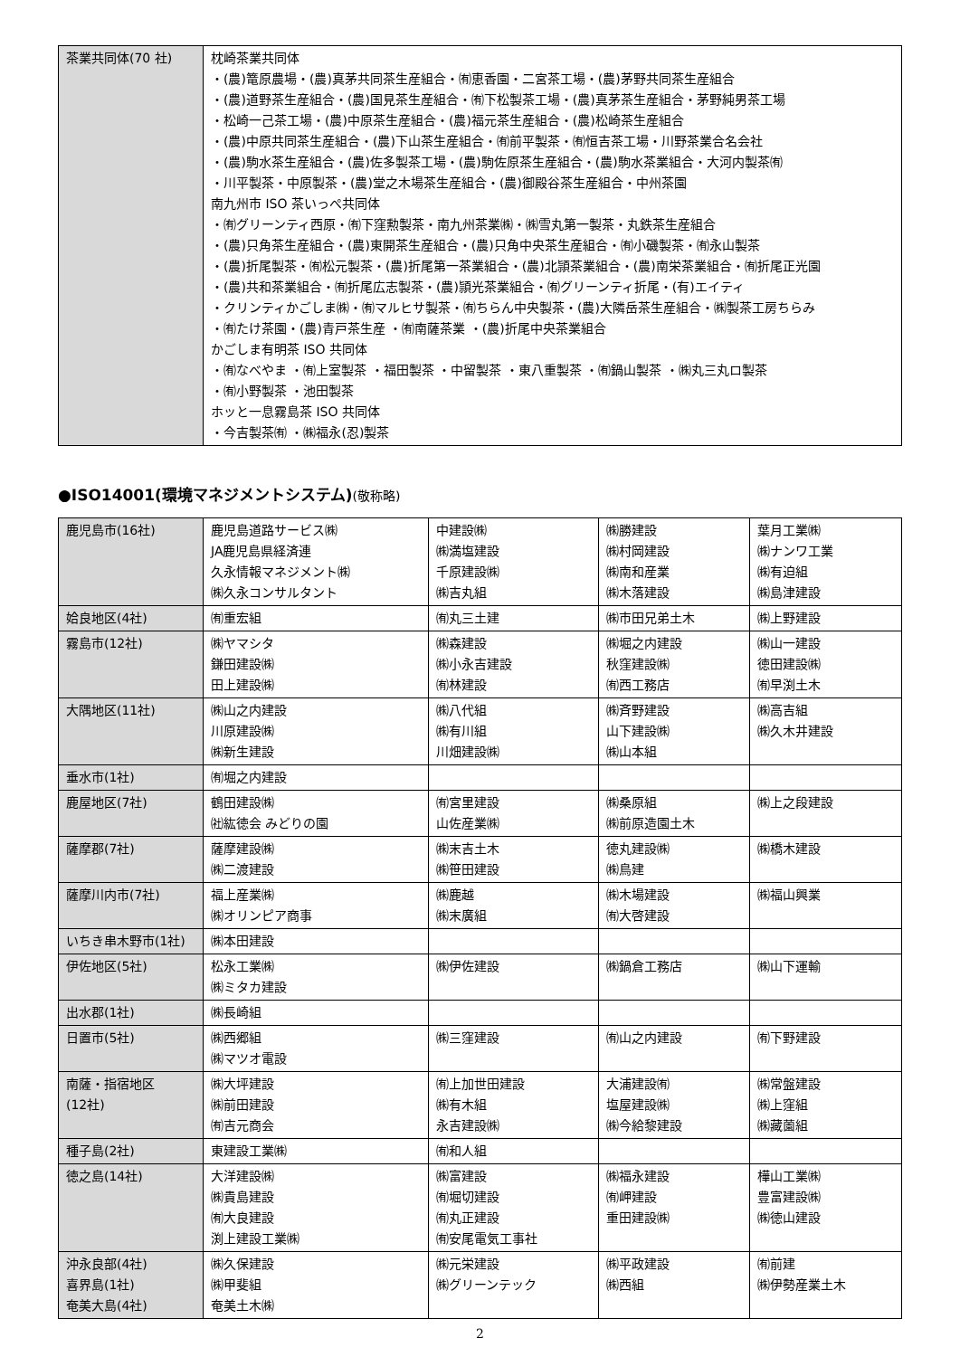| 茶業共同体(70 社) | 枕崎茶業共同体 ・(農)篭原農場・(農)真茅共同茶生産組合・㈲恵香園・二宮茶工場・(農)茅野共同茶生産組合 ・(農)道野茶生産組合・(農)国見茶生産組合・㈲下松製茶工場・(農)真茅茶生産組合・茅野純男茶工場 ・松崎一己茶工場・(農)中原茶生産組合・(農)福元茶生産組合・(農)松崎茶生産組合 ・(農)中原共同茶生産組合・(農)下山茶生産組合・㈲前平製茶・㈲恒吉茶工場・川野茶業合名会社 ・(農)駒水茶生産組合・(農)佐多製茶工場・(農)駒佐原茶生産組合・(農)駒水茶業組合・大河内製茶㈲ ・川平製茶・中原製茶・(農)堂之木場茶生産組合・(農)御殿谷茶生産組合・中州茶園 南九州市 ISO 茶いっぺ共同体 ・㈲グリーンティ西原・㈲下窪勲製茶・南九州茶業㈱・㈱雪丸第一製茶・丸鉄茶生産組合 ・(農)只角茶生産組合・(農)東開茶生産組合・(農)只角中央茶生産組合・㈲小磯製茶・㈲永山製茶 ・(農)折尾製茶・㈲松元製茶・(農)折尾第一茶業組合・(農)北頴茶業組合・(農)南栄茶業組合・㈲折尾正光園 ・(農)共和茶業組合・㈲折尾広志製茶・(農)頴光茶業組合・㈲グリーンティ折尾・(有)エイティ ・クリンティかごしま㈱・㈲マルヒサ製茶・㈲ちらん中央製茶・(農)大隣岳茶生産組合・㈱製茶工房ちらみ ・㈲たけ茶園・(農)青戸茶生産 ・㈲南薩茶業 ・(農)折尾中央茶業組合 かごしま有明茶 ISO 共同体 ・㈲なべやま ・㈲上室製茶 ・福田製茶 ・中留製茶 ・東八重製茶 ・㈲鍋山製茶 ・㈱丸三丸ロ製茶 ・㈲小野製茶 ・池田製茶 ホッと一息霧島茶 ISO 共同体 ・今吉製茶㈲ ・㈱福永(忍)製茶 |
●ISO14001(環境マネジメントシステム)(敬称略)
| 鹿児島市(16社) | 鹿児島道路サービス㈱ JA鹿児島県経済連 久永情報マネジメント㈱ ㈱久永コンサルタント | 中建設㈱ ㈱満塩建設 千原建設㈱ ㈱吉丸組 | ㈱勝建設 ㈱村岡建設 ㈱南和産業 ㈱木落建設 | 葉月工業㈱ ㈱ナンワ工業 ㈱有迫組 ㈱島津建設 |
| 姶良地区(4社) | ㈲重宏組 | ㈲丸三土建 | ㈱市田兄弟土木 | ㈱上野建設 |
| 霧島市(12社) | ㈱ヤマシタ 鎌田建設㈱ 田上建設㈱ | ㈱森建設 ㈱小永吉建設 ㈲林建設 | ㈱堀之内建設 秋窪建設㈱ ㈲西工務店 | ㈱山一建設 徳田建設㈱ ㈲早渕土木 |
| 大隅地区(11社) | ㈱山之内建設 川原建設㈱ ㈱新生建設 | ㈱八代組 ㈱有川組 川畑建設㈱ | ㈱斉野建設 山下建設㈱ ㈱山本組 | ㈱高吉組 ㈱久木井建設 |
| 垂水市(1社) | ㈲堀之内建設 | | | |
| 鹿屋地区(7社) | 鶴田建設㈱ ㈳紘徳会 みどりの園 | ㈲宮里建設 山佐産業㈱ | ㈱桑原組 ㈱前原造園土木 | ㈱上之段建設 |
| 薩摩郡(7社) | 薩摩建設㈱ ㈱二渡建設 | ㈱末吉土木 ㈱笹田建設 | 徳丸建設㈱ ㈱鳥建 | ㈱橋木建設 |
| 薩摩川内市(7社) | 福上産業㈱ ㈱オリンピア商事 | ㈱鹿越 ㈱末廣組 | ㈱木場建設 ㈲大啓建設 | ㈱福山興業 |
| いちき串木野市(1社) | ㈱本田建設 | | | |
| 伊佐地区(5社) | 松永工業㈱ ㈱ミタカ建設 | ㈱伊佐建設 | ㈱鍋倉工務店 | ㈱山下運輸 |
| 出水郡(1社) | ㈱長崎組 | | | |
| 日置市(5社) | ㈱西郷組 ㈱マツオ電設 | ㈱三窪建設 | ㈲山之内建設 | ㈲下野建設 |
| 南薩・指宿地区 (12社) | ㈱大坪建設 ㈱前田建設 ㈲吉元商会 | ㈲上加世田建設 ㈱有木組 永吉建設㈱ | 大浦建設㈲ 塩屋建設㈱ ㈱今給黎建設 | ㈱常盤建設 ㈱上窪組 ㈱藏薗組 |
| 種子島(2社) | 東建設工業㈱ | ㈲和人組 | | |
| 徳之島(14社) | 大洋建設㈱ ㈱貴島建設 ㈲大良建設 渕上建設工業㈱ | ㈱富建設 ㈲堀切建設 ㈲丸正建設 ㈲安尾電気工事社 | ㈱福永建設 ㈲岬建設 重田建設㈱ | 樺山工業㈱ 豊富建設㈱ ㈱徳山建設 |
| 沖永良部(4社) 喜界島(1社) 奄美大島(4社) | ㈱久保建設 ㈱甲斐組 奄美土木㈱ | ㈱元栄建設 ㈱グリーンテック | ㈱平政建設 ㈱西組 | ㈲前建 ㈱伊勢産業土木 |
2